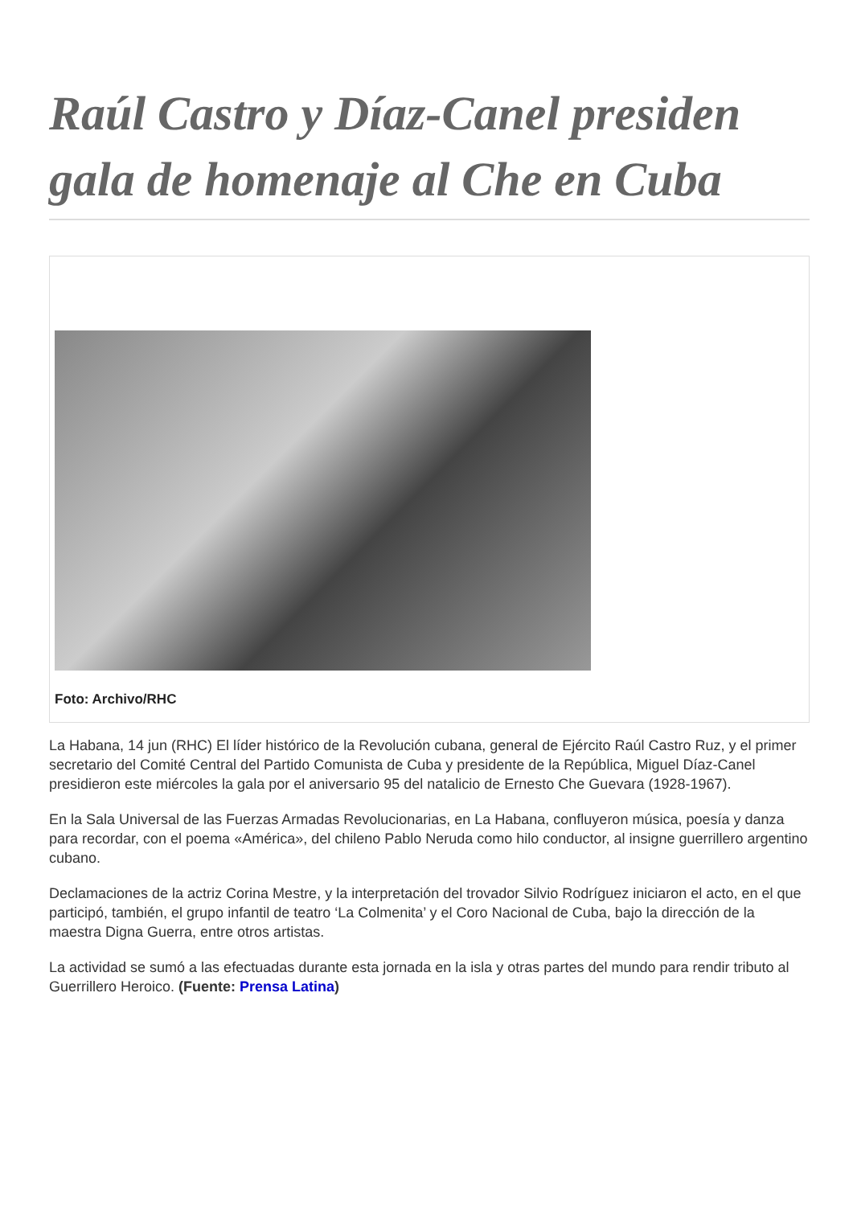Raúl Castro y Díaz-Canel presiden gala de homenaje al Che en Cuba
Foto: Archivo/RHC
La Habana, 14 jun (RHC) El líder histórico de la Revolución cubana, general de Ejército Raúl Castro Ruz, y el primer secretario del Comité Central del Partido Comunista de Cuba y presidente de la República, Miguel Díaz-Canel presidieron este miércoles la gala por el aniversario 95 del natalicio de Ernesto Che Guevara (1928-1967).
En la Sala Universal de las Fuerzas Armadas Revolucionarias, en La Habana, confluyeron música, poesía y danza para recordar, con el poema «América», del chileno Pablo Neruda como hilo conductor, al insigne guerrillero argentino cubano.
Declamaciones de la actriz Corina Mestre, y la interpretación del trovador Silvio Rodríguez iniciaron el acto, en el que participó, también, el grupo infantil de teatro ‘La Colmenita’ y el Coro Nacional de Cuba, bajo la dirección de la maestra Digna Guerra, entre otros artistas.
La actividad se sumó a las efectuadas durante esta jornada en la isla y otras partes del mundo para rendir tributo al Guerrillero Heroico. (Fuente: Prensa Latina)